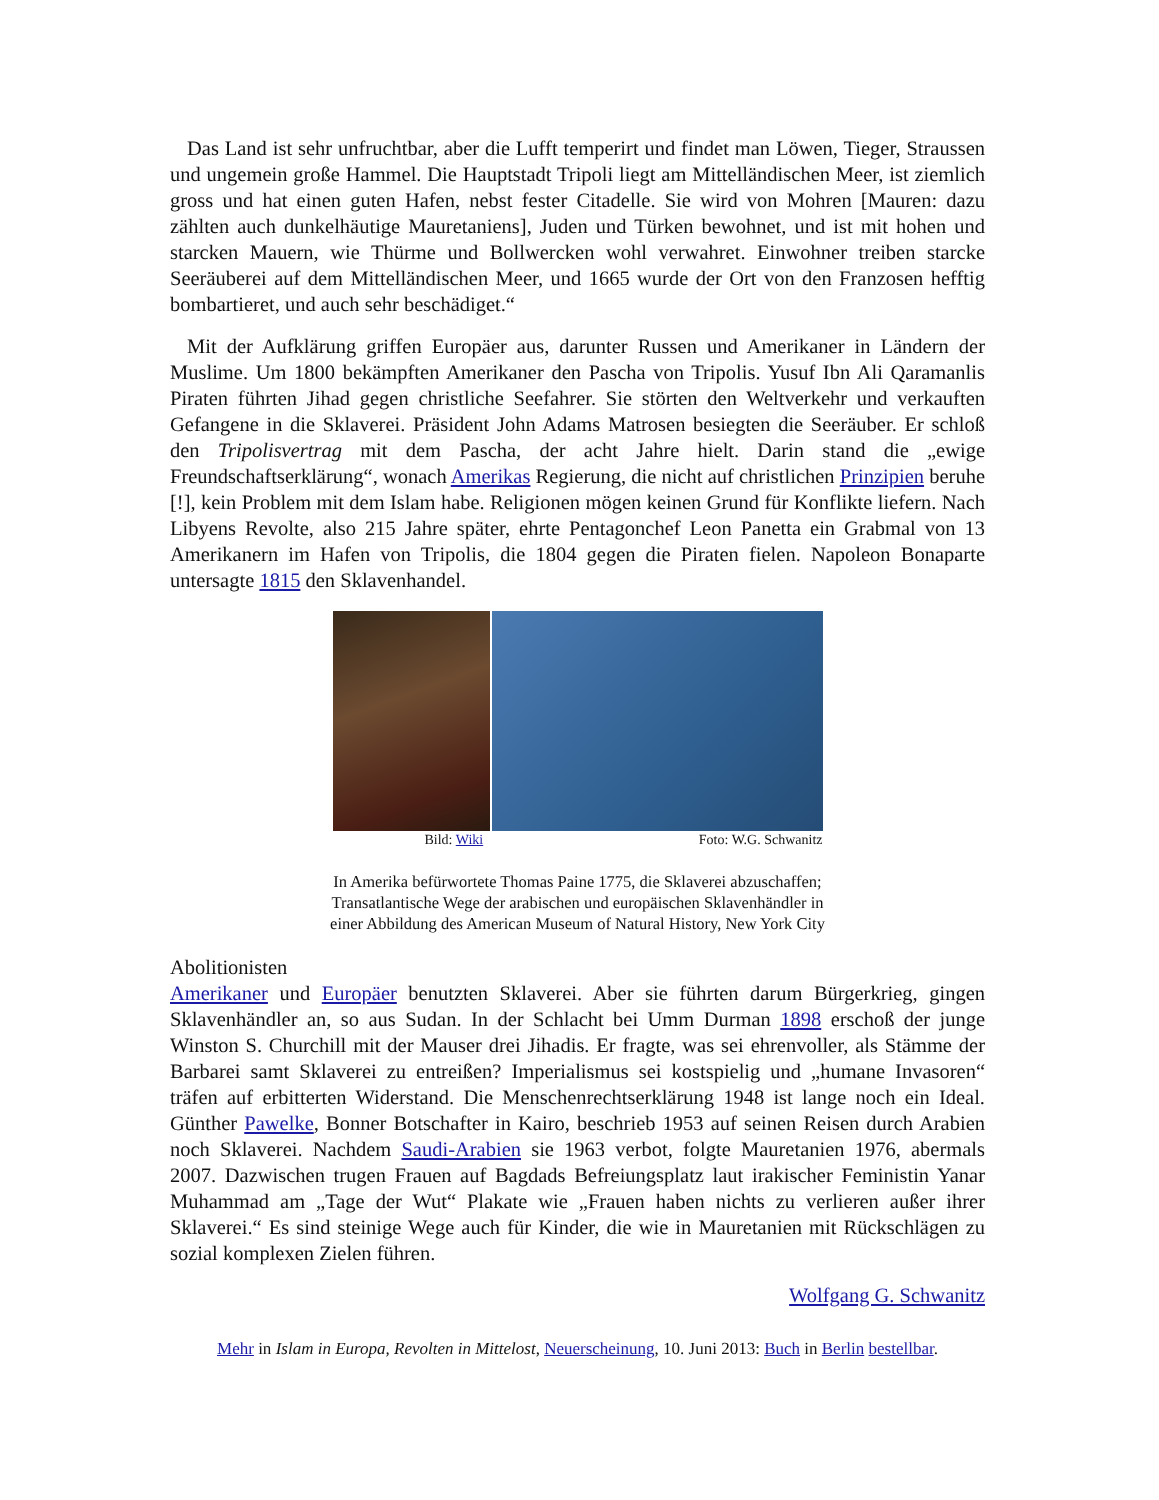Das Land ist sehr unfruchtbar, aber die Lufft temperirt und findet man Löwen, Tieger, Straussen und ungemein große Hammel. Die Hauptstadt Tripoli liegt am Mittelländischen Meer, ist ziemlich gross und hat einen guten Hafen, nebst fester Citadelle. Sie wird von Mohren [Mauren: dazu zählten auch dunkelhäutige Mauretaniens], Juden und Türken bewohnet, und ist mit hohen und starcken Mauern, wie Thürme und Bollwercken wohl verwahret. Einwohner treiben starcke Seeräuberei auf dem Mittelländischen Meer, und 1665 wurde der Ort von den Franzosen hefftig bombartieret, und auch sehr beschädiget.“
Mit der Aufklärung griffen Europäer aus, darunter Russen und Amerikaner in Ländern der Muslime. Um 1800 bekämpften Amerikaner den Pascha von Tripolis. Yusuf Ibn Ali Qaramanlis Piraten führten Jihad gegen christliche Seefahrer. Sie störten den Weltverkehr und verkauften Gefangene in die Sklaverei. Präsident John Adams Matrosen besiegten die Seeräuber. Er schloß den Tripolisvertrag mit dem Pascha, der acht Jahre hielt. Darin stand die „ewige Freundschaftserklärung“, wonach Amerikas Regierung, die nicht auf christlichen Prinzipien beruhe [!], kein Problem mit dem Islam habe. Religionen mögen keinen Grund für Konflikte liefern. Nach Libyens Revolte, also 215 Jahre später, ehrte Pentagonchef Leon Panetta ein Grabmal von 13 Amerikanern im Hafen von Tripolis, die 1804 gegen die Piraten fielen. Napoleon Bonaparte untersagte 1815 den Sklavenhandel.
Bild: Wiki Foto: W.G. Schwanitz
In Amerika befürwortete Thomas Paine 1775, die Sklaverei abzuschaffen;
Transatlantische Wege der arabischen und europäischen Sklavenhändler in
einer Abbildung des American Museum of Natural History, New York City
Abolitionisten
Amerikaner und Europäer benutzten Sklaverei. Aber sie führten darum Bürgerkrieg, gingen Sklavenhändler an, so aus Sudan. In der Schlacht bei Umm Durman 1898 erschoß der junge Winston S. Churchill mit der Mauser drei Jihadis. Er fragte, was sei ehrenvoller, als Stämme der Barbarei samt Sklaverei zu entreißen? Imperialismus sei kostspielig und „humane Invasoren“ träfen auf erbitterten Widerstand. Die Menschenrechtserklärung 1948 ist lange noch ein Ideal. Günther Pawelke, Bonner Botschafter in Kairo, beschrieb 1953 auf seinen Reisen durch Arabien noch Sklaverei. Nachdem Saudi-Arabien sie 1963 verbot, folgte Mauretanien 1976, abermals 2007. Dazwischen trugen Frauen auf Bagdads Befreiungsplatz laut irakischer Feministin Yanar Muhammad am „Tage der Wut“ Plakate wie „Frauen haben nichts zu verlieren außer ihrer Sklaverei.“ Es sind steinige Wege auch für Kinder, die wie in Mauretanien mit Rückschlägen zu sozial komplexen Zielen führen.
Wolfgang G. Schwanitz
Mehr in Islam in Europa, Revolten in Mittelost, Neuerscheinung, 10. Juni 2013: Buch in Berlin bestellbar.